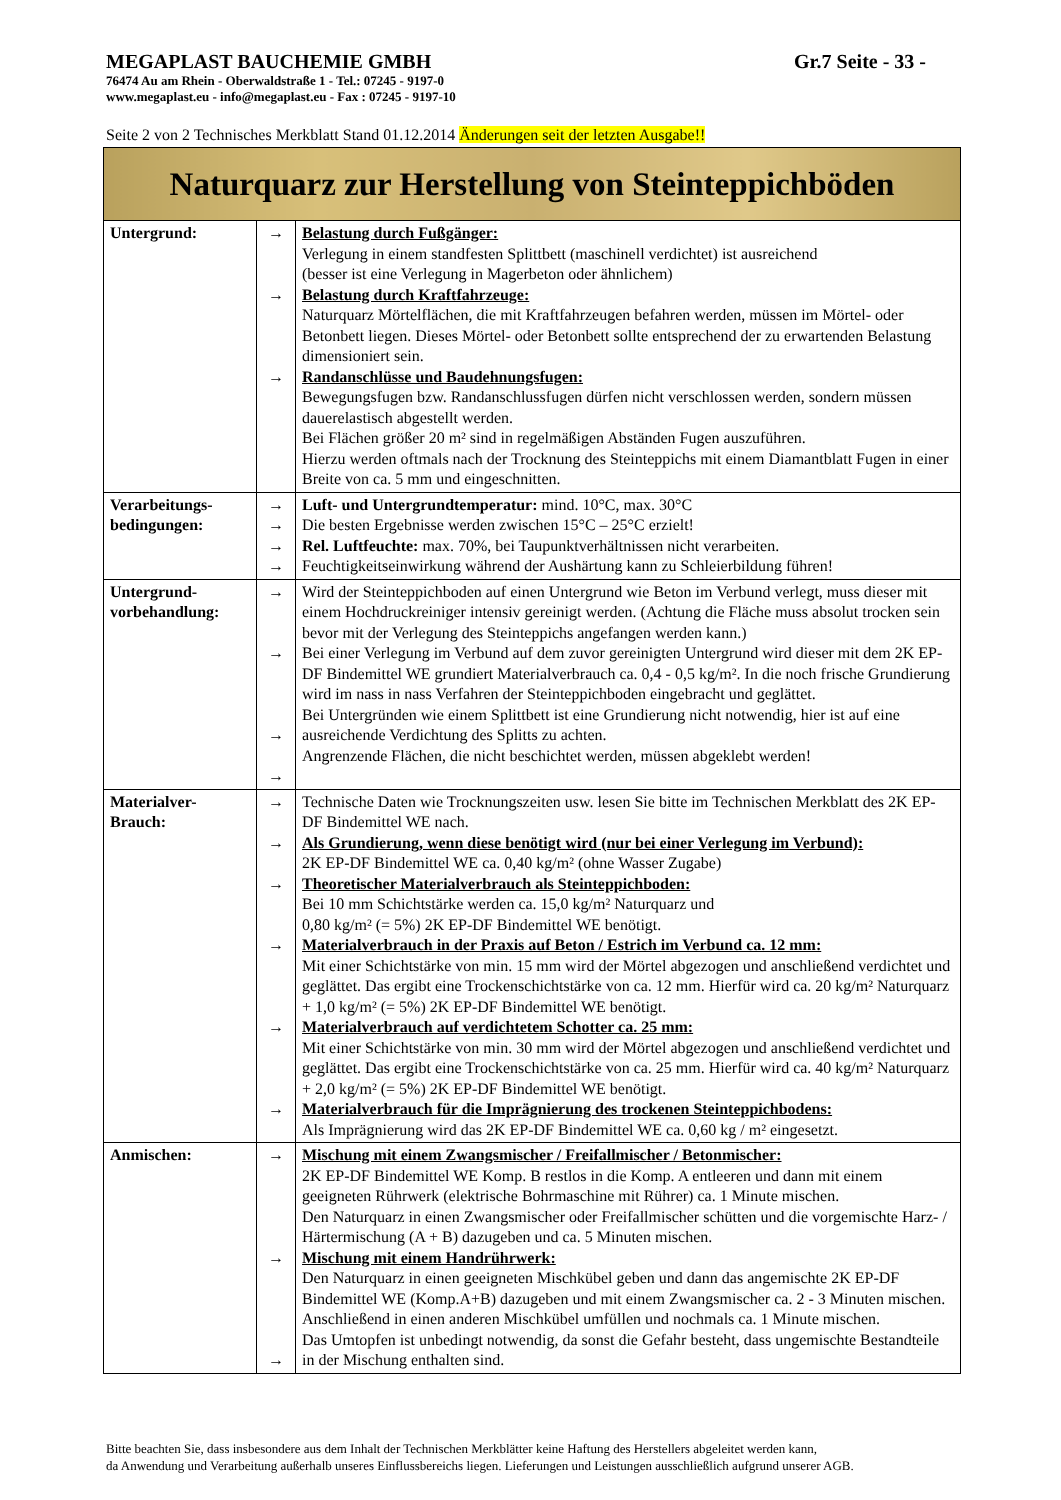MEGAPLAST BAUCHEMIE GMBH Gr.7 Seite - 33 -
76474 Au am Rhein - Oberwaldstraße 1 - Tel.: 07245 - 9197-0
www.megaplast.eu - info@megaplast.eu - Fax : 07245 - 9197-10
Seite 2 von 2 Technisches Merkblatt Stand 01.12.2014 Änderungen seit der letzten Ausgabe!!
| Naturquarz zur Herstellung von Steinteppichböden | | |
| Untergrund: | → → → | Belastung durch Fußgänger: Verlegung in einem standfesten Splittbett (maschinell verdichtet) ist ausreichend (besser ist eine Verlegung in Magerbeton oder ähnlichem) Belastung durch Kraftfahrzeuge: Naturquarz Mörtelflächen, die mit Kraftfahrzeugen befahren werden, müssen im Mörtel- oder Betonbett liegen. Dieses Mörtel- oder Betonbett sollte entsprechend der zu erwartenden Belastung dimensioniert sein. Randanschlüsse und Baudehnungsfugen: Bewegungsfugen bzw. Randanschlussfugen dürfen nicht verschlossen werden, sondern müssen dauerelastisch abgestellt werden. Bei Flächen größer 20 m² sind in regelmäßigen Abständen Fugen auszuführen. Hierzu werden oftmals nach der Trocknung des Steinteppichs mit einem Diamantblatt Fugen in einer Breite von ca. 5 mm und eingeschnitten. |
| Verarbeitungs- bedingungen: | → → → → | Luft- und Untergrundtemperatur: mind. 10°C, max. 30°C Die besten Ergebnisse werden zwischen 15°C – 25°C erzielt! Rel. Luftfeuchte: max. 70%, bei Taupunktverhältnissen nicht verarbeiten. Feuchtigkeitseinwirkung während der Aushärtung kann zu Schleierbildung führen! |
| Untergrund- vorbehandlung: | → → → → | Wird der Steinteppichboden auf einen Untergrund wie Beton im Verbund verlegt, muss dieser mit einem Hochdruckreiniger intensiv gereinigt werden. (Achtung die Fläche muss absolut trocken sein bevor mit der Verlegung des Steinteppichs angefangen werden kann.) Bei einer Verlegung im Verbund auf dem zuvor gereinigten Untergrund wird dieser mit dem 2K EP-DF Bindemittel WE grundiert Materialverbrauch ca. 0,4 - 0,5 kg/m². In die noch frische Grundierung wird im nass in nass Verfahren der Steinteppichboden eingebracht und geglättet. Bei Untergründen wie einem Splittbett ist eine Grundierung nicht notwendig, hier ist auf eine ausreichende Verdichtung des Splitts zu achten. Angrenzende Flächen, die nicht beschichtet werden, müssen abgeklebt werden! |
| Materialver- Brauch: | → → → → → → | Technische Daten wie Trocknungszeiten usw. lesen Sie bitte im Technischen Merkblatt des 2K EP-DF Bindemittel WE nach. Als Grundierung, wenn diese benötigt wird (nur bei einer Verlegung im Verbund): 2K EP-DF Bindemittel WE ca. 0,40 kg/m² (ohne Wasser Zugabe) Theoretischer Materialverbrauch als Steinteppichboden: Bei 10 mm Schichtstärke werden ca. 15,0 kg/m² Naturquarz und 0,80 kg/m² (= 5%) 2K EP-DF Bindemittel WE benötigt. Materialverbrauch in der Praxis auf Beton / Estrich im Verbund ca. 12 mm: Mit einer Schichtstärke von min. 15 mm wird der Mörtel abgezogen und anschließend verdichtet und geglättet. Das ergibt eine Trockenschichtstärke von ca. 12 mm. Hierfür wird ca. 20 kg/m² Naturquarz + 1,0 kg/m² (= 5%) 2K EP-DF Bindemittel WE benötigt. Materialverbrauch auf verdichtetem Schotter ca. 25 mm: Mit einer Schichtstärke von min. 30 mm wird der Mörtel abgezogen und anschließend verdichtet und geglättet. Das ergibt eine Trockenschichtstärke von ca. 25 mm. Hierfür wird ca. 40 kg/m² Naturquarz + 2,0 kg/m² (= 5%) 2K EP-DF Bindemittel WE benötigt. Materialverbrauch für die Imprägnierung des trockenen Steinteppichbodens: Als Imprägnierung wird das 2K EP-DF Bindemittel WE ca. 0,60 kg / m² eingesetzt. |
| Anmischen: | → → → | Mischung mit einem Zwangsmischer / Freifallmischer / Betonmischer: 2K EP-DF Bindemittel WE Komp. B restlos in die Komp. A entleeren und dann mit einem geeigneten Rührwerk (elektrische Bohrmaschine mit Rührer) ca. 1 Minute mischen. Den Naturquarz in einen Zwangsmischer oder Freifallmischer schütten und die vorgemischte Harz- / Härtermischung (A + B) dazugeben und ca. 5 Minuten mischen. Mischung mit einem Handrührwerk: Den Naturquarz in einen geeigneten Mischkübel geben und dann das angemischte 2K EP-DF Bindemittel WE (Komp.A+B) dazugeben und mit einem Zwangsmischer ca. 2 - 3 Minuten mischen. Anschließend in einen anderen Mischkübel umfüllen und nochmals ca. 1 Minute mischen. Das Umtopfen ist unbedingt notwendig, da sonst die Gefahr besteht, dass ungemischte Bestandteile in der Mischung enthalten sind. |
Bitte beachten Sie, dass insbesondere aus dem Inhalt der Technischen Merkblätter keine Haftung des Herstellers abgeleitet werden kann,
da Anwendung und Verarbeitung außerhalb unseres Einflussbereichs liegen. Lieferungen und Leistungen ausschließlich aufgrund unserer AGB.